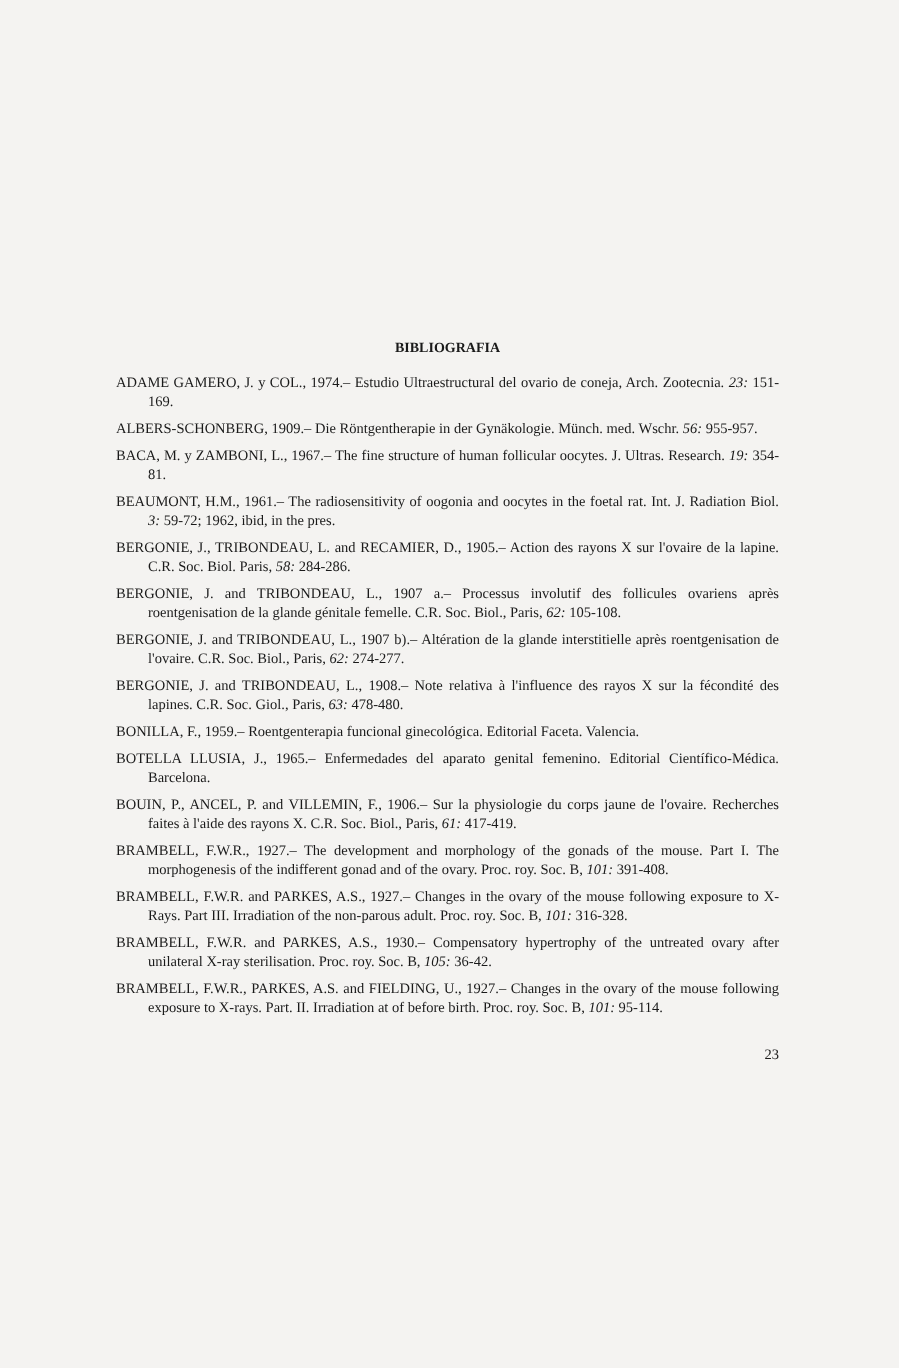BIBLIOGRAFIA
ADAME GAMERO, J. y COL., 1974.– Estudio Ultraestructural del ovario de coneja, Arch. Zootecnia. 23: 151-169.
ALBERS-SCHONBERG, 1909.– Die Röntgentherapie in der Gynäkologie. Münch. med. Wschr. 56: 955-957.
BACA, M. y ZAMBONI, L., 1967.– The fine structure of human follicular oocytes. J. Ultras. Research. 19: 354-81.
BEAUMONT, H.M., 1961.– The radiosensitivity of oogonia and oocytes in the foetal rat. Int. J. Radiation Biol. 3: 59-72; 1962, ibid, in the pres.
BERGONIE, J., TRIBONDEAU, L. and RECAMIER, D., 1905.– Action des rayons X sur l'ovaire de la lapine. C.R. Soc. Biol. Paris, 58: 284-286.
BERGONIE, J. and TRIBONDEAU, L., 1907 a.– Processus involutif des follicules ovariens après roentgenisation de la glande génitale femelle. C.R. Soc. Biol., Paris, 62: 105-108.
BERGONIE, J. and TRIBONDEAU, L., 1907 b).– Altération de la glande interstitielle après roentgenisation de l'ovaire. C.R. Soc. Biol., Paris, 62: 274-277.
BERGONIE, J. and TRIBONDEAU, L., 1908.– Note relativa à l'influence des rayos X sur la fécondité des lapines. C.R. Soc. Giol., Paris, 63: 478-480.
BONILLA, F., 1959.– Roentgenterapia funcional ginecológica. Editorial Faceta. Valencia.
BOTELLA LLUSIA, J., 1965.– Enfermedades del aparato genital femenino. Editorial Científico-Médica. Barcelona.
BOUIN, P., ANCEL, P. and VILLEMIN, F., 1906.– Sur la physiologie du corps jaune de l'ovaire. Recherches faites à l'aide des rayons X. C.R. Soc. Biol., Paris, 61: 417-419.
BRAMBELL, F.W.R., 1927.– The development and morphology of the gonads of the mouse. Part I. The morphogenesis of the indifferent gonad and of the ovary. Proc. roy. Soc. B, 101: 391-408.
BRAMBELL, F.W.R. and PARKES, A.S., 1927.– Changes in the ovary of the mouse following exposure to X-Rays. Part III. Irradiation of the non-parous adult. Proc. roy. Soc. B, 101: 316-328.
BRAMBELL, F.W.R. and PARKES, A.S., 1930.– Compensatory hypertrophy of the untreated ovary after unilateral X-ray sterilisation. Proc. roy. Soc. B, 105: 36-42.
BRAMBELL, F.W.R., PARKES, A.S. and FIELDING, U., 1927.– Changes in the ovary of the mouse following exposure to X-rays. Part. II. Irradiation at of before birth. Proc. roy. Soc. B, 101: 95-114.
23